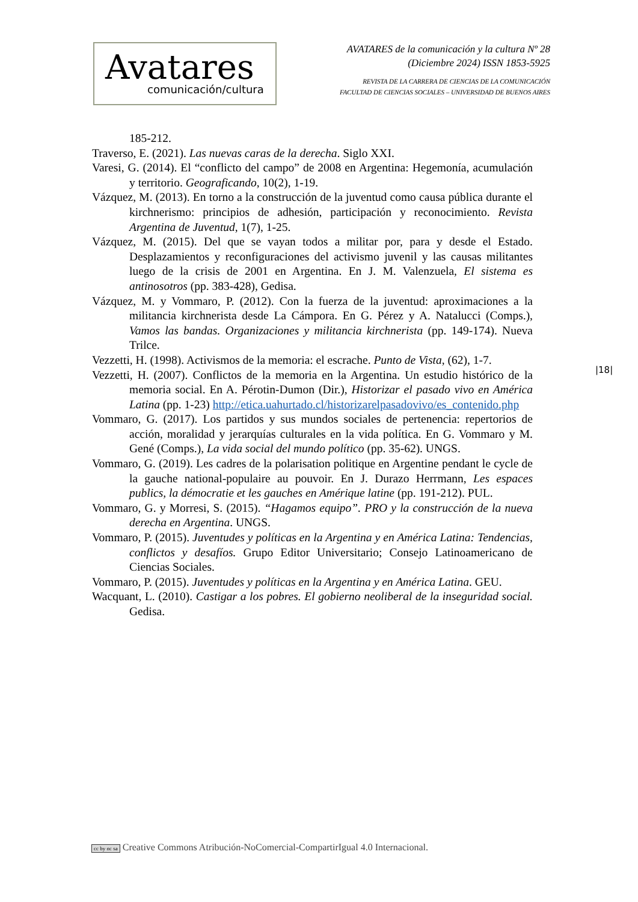Avatares
comunicación/cultura
AVATARES de la comunicación y la cultura Nº 28
(Diciembre 2024) ISSN 1853-5925
REVISTA DE LA CARRERA DE CIENCIAS DE LA COMUNICACIÓN
FACULTAD DE CIENCIAS SOCIALES – UNIVERSIDAD DE BUENOS AIRES
185-212.
Traverso, E. (2021). Las nuevas caras de la derecha. Siglo XXI.
Varesi, G. (2014). El “conflicto del campo” de 2008 en Argentina: Hegemonía, acumulación y territorio. Geograficando, 10(2), 1-19.
Vázquez, M. (2013). En torno a la construcción de la juventud como causa pública durante el kirchnerismo: principios de adhesión, participación y reconocimiento. Revista Argentina de Juventud, 1(7), 1-25.
Vázquez, M. (2015). Del que se vayan todos a militar por, para y desde el Estado. Desplazamientos y reconfiguraciones del activismo juvenil y las causas militantes luego de la crisis de 2001 en Argentina. En J. M. Valenzuela, El sistema es antinosotros (pp. 383-428), Gedisa.
Vázquez, M. y Vommaro, P. (2012). Con la fuerza de la juventud: aproximaciones a la militancia kirchnerista desde La Cámpora. En G. Pérez y A. Natalucci (Comps.), Vamos las bandas. Organizaciones y militancia kirchnerista (pp. 149-174). Nueva Trilce.
Vezzetti, H. (1998). Activismos de la memoria: el escrache. Punto de Vista, (62), 1-7.
Vezzetti, H. (2007). Conflictos de la memoria en la Argentina. Un estudio histórico de la memoria social. En A. Pérotin-Dumon (Dir.), Historizar el pasado vivo en América Latina (pp. 1-23) http://etica.uahurtado.cl/historizarelpasadovivo/es_contenido.php
Vommaro, G. (2017). Los partidos y sus mundos sociales de pertenencia: repertorios de acción, moralidad y jerarquías culturales en la vida política. En G. Vommaro y M. Gené (Comps.), La vida social del mundo político (pp. 35-62). UNGS.
Vommaro, G. (2019). Les cadres de la polarisation politique en Argentine pendant le cycle de la gauche national-populaire au pouvoir. En J. Durazo Herrmann, Les espaces publics, la démocratie et les gauches en Amérique latine (pp. 191-212). PUL.
Vommaro, G. y Morresi, S. (2015). “Hagamos equipo”. PRO y la construcción de la nueva derecha en Argentina. UNGS.
Vommaro, P. (2015). Juventudes y políticas en la Argentina y en América Latina: Tendencias, conflictos y desafíos. Grupo Editor Universitario; Consejo Latinoamericano de Ciencias Sociales.
Vommaro, P. (2015). Juventudes y políticas en la Argentina y en América Latina. GEU.
Wacquant, L. (2010). Castigar a los pobres. El gobierno neoliberal de la inseguridad social. Gedisa.
|18|
cc by nc sa Creative Commons Atribución-NoComercial-CompartirIgual 4.0 Internacional.